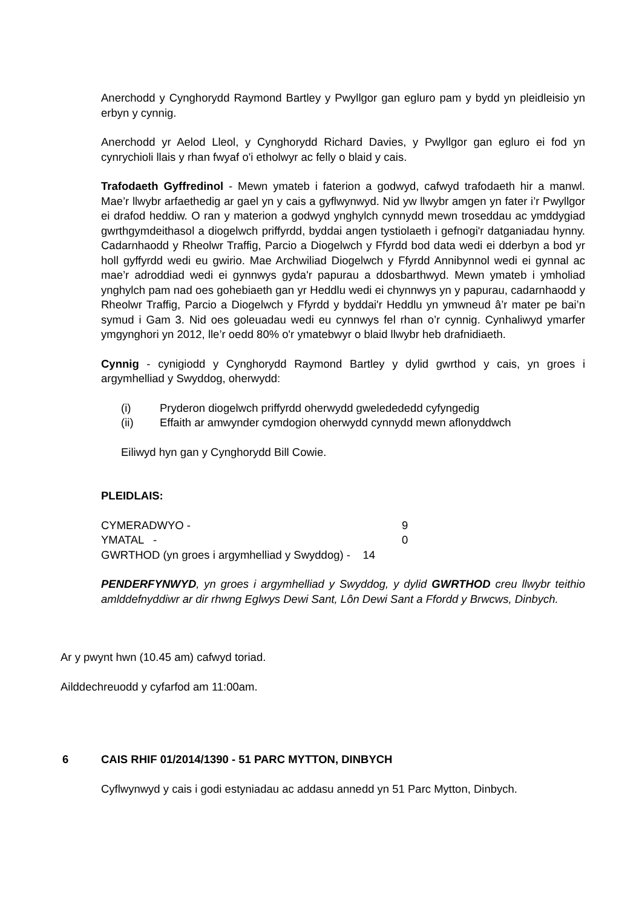Anerchodd y Cynghorydd Raymond Bartley y Pwyllgor gan egluro pam y bydd yn pleidleisio yn erbyn y cynnig.
Anerchodd yr Aelod Lleol, y Cynghorydd Richard Davies, y Pwyllgor gan egluro ei fod yn cynrychioli llais y rhan fwyaf o'i etholwyr ac felly o blaid y cais.
Trafodaeth Gyffredinol - Mewn ymateb i faterion a godwyd, cafwyd trafodaeth hir a manwl. Mae’r llwybr arfaethedig ar gael yn y cais a gyflwynwyd. Nid yw llwybr amgen yn fater i’r Pwyllgor ei drafod heddiw. O ran y materion a godwyd ynghylch cynnydd mewn troseddau ac ymddygiad gwrthgymdeithasol a diogelwch priffyrdd, byddai angen tystiolaeth i gefnogi'r datganiadau hynny. Cadarnhaodd y Rheolwr Traffig, Parcio a Diogelwch y Ffyrdd bod data wedi ei dderbyn a bod yr holl gyffyrdd wedi eu gwirio. Mae Archwiliad Diogelwch y Ffyrdd Annibynnol wedi ei gynnal ac mae’r adroddiad wedi ei gynnwys gyda'r papurau a ddosbarthwyd. Mewn ymateb i ymholiad ynghylch pam nad oes gohebiaeth gan yr Heddlu wedi ei chynnwys yn y papurau, cadarnhaodd y Rheolwr Traffig, Parcio a Diogelwch y Ffyrdd y byddai'r Heddlu yn ymwneud â’r mater pe bai’n symud i Gam 3. Nid oes goleuadau wedi eu cynnwys fel rhan o’r cynnig. Cynhaliwyd ymarfer ymgynghori yn 2012, lle’r oedd 80% o'r ymatebwyr o blaid llwybr heb drafnidiaeth.
Cynnig - cynigiodd y Cynghorydd Raymond Bartley y dylid gwrthod y cais, yn groes i argymhelliad y Swyddog, oherwydd:
(i) Pryderon diogelwch priffyrdd oherwydd gweledededd cyfyngedig
(ii) Effaith ar amwynder cymdogion oherwydd cynnydd mewn aflonyddwch
Eiliwyd hyn gan y Cynghorydd Bill Cowie.
PLEIDLAIS:
| CYMERADWYO - | 9 |
| YMATAL - | 0 |
| GWRTHOD (yn groes i argymhelliad y Swyddog) - 14 | |
PENDERFYNWYD, yn groes i argymhelliad y Swyddog, y dylid GWRTHOD creu llwybr teithio amlddefnyddiwr ar dir rhwng Eglwys Dewi Sant, Lôn Dewi Sant a Ffordd y Brwcws, Dinbych.
Ar y pwynt hwn (10.45 am) cafwyd toriad.
Ailddechreuodd y cyfarfod am 11:00am.
6 CAIS RHIF 01/2014/1390 - 51 PARC MYTTON, DINBYCH
Cyflwynwyd y cais i godi estyniadau ac addasu annedd yn 51 Parc Mytton, Dinbych.